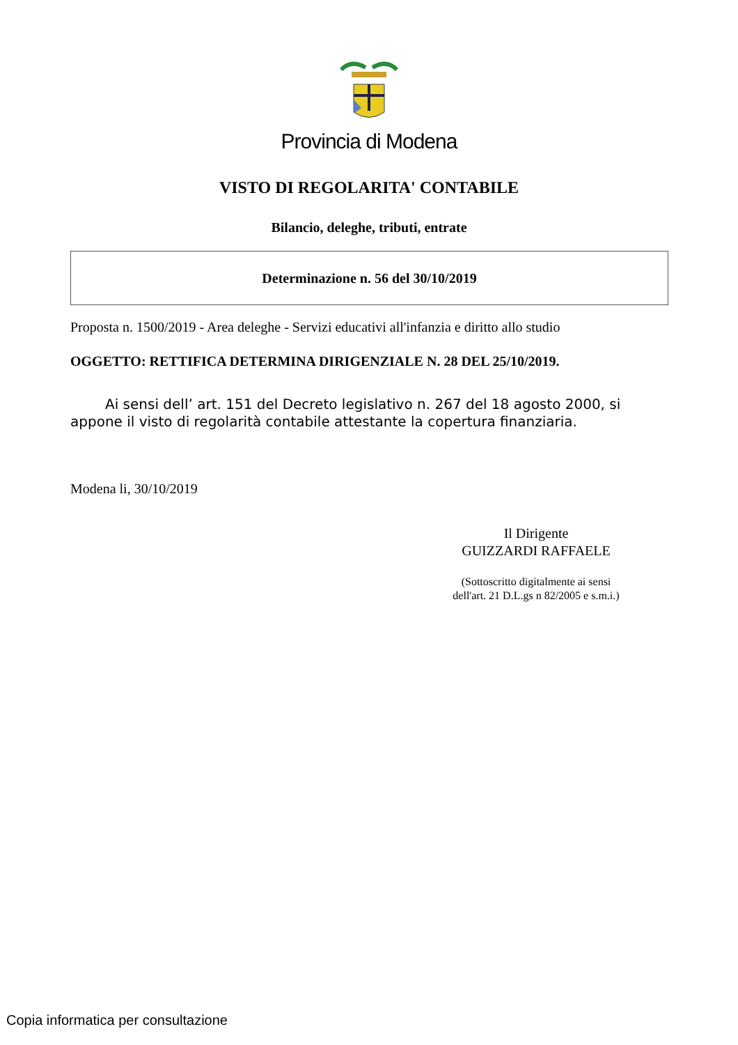Provincia di Modena
VISTO DI REGOLARITA' CONTABILE
Bilancio, deleghe, tributi, entrate
Determinazione n. 56 del 30/10/2019
Proposta n. 1500/2019 - Area deleghe - Servizi educativi all'infanzia e diritto allo studio
OGGETTO: RETTIFICA DETERMINA DIRIGENZIALE N. 28 DEL 25/10/2019.
Ai sensi dell’ art. 151 del Decreto legislativo n. 267 del 18 agosto 2000, si appone il visto di regolarità contabile attestante la copertura finanziaria.
Modena li, 30/10/2019
Il Dirigente
GUIZZARDI RAFFAELE
(Sottoscritto digitalmente ai sensi
dell'art. 21 D.L.gs n 82/2005 e s.m.i.)
Copia informatica per consultazione